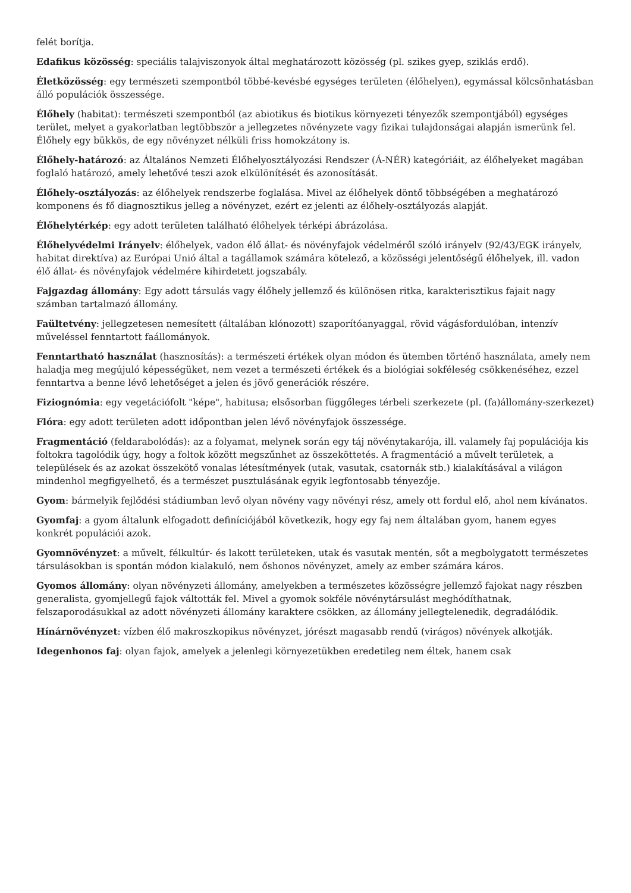felét borítja.
Edafikus közösség: speciális talajviszonyok által meghatározott közösség (pl. szikes gyep, sziklás erdő).
Életközösség: egy természeti szempontból többé-kevésbé egységes területen (élőhelyen), egymással kölcsönhatásban álló populációk összessége.
Élőhely (habitat): természeti szempontból (az abiotikus és biotikus környezeti tényezők szempontjából) egységes terület, melyet a gyakorlatban legtöbbször a jellegzetes növényzete vagy fizikai tulajdonságai alapján ismerünk fel. Élőhely egy bükkös, de egy növényzet nélküli friss homokzátony is.
Élőhely-határozó: az Általános Nemzeti Élőhelyosztályozási Rendszer (Á-NÉR) kategóriáit, az élőhelyeket magában foglaló határozó, amely lehetővé teszi azok elkülönítését és azonosítását.
Élőhely-osztályozás: az élőhelyek rendszerbe foglalása. Mivel az élőhelyek döntő többségében a meghatározó komponens és fő diagnosztikus jelleg a növényzet, ezért ez jelenti az élőhely-osztályozás alapját.
Élőhelytérkép: egy adott területen található élőhelyek térképi ábrázolása.
Élőhelyvédelmi Irányelv: élőhelyek, vadon élő állat- és növényfajok védelméről szóló irányelv (92/43/EGK irányelv, habitat direktíva) az Európai Unió által a tagállamok számára kötelező, a közösségi jelentőségű élőhelyek, ill. vadon élő állat- és növényfajok védelmére kihirdetett jogszabály.
Fajgazdag állomány: Egy adott társulás vagy élőhely jellemző és különösen ritka, karakterisztikus fajait nagy számban tartalmazó állomány.
Faültetvény: jellegzetesen nemesített (általában klónozott) szaporítóanyaggal, rövid vágásfordulóban, intenzív műveléssel fenntartott faállományok.
Fenntartható használat (hasznosítás): a természeti értékek olyan módon és ütemben történő használata, amely nem haladja meg megújuló képességüket, nem vezet a természeti értékek és a biológiai sokféleség csökkenéséhez, ezzel fenntartva a benne lévő lehetőséget a jelen és jövő generációk részére.
Fiziognómia: egy vegetációfolt "képe", habitusa; elsősorban függőleges térbeli szerkezete (pl. (fa)állomány-szerkezet)
Flóra: egy adott területen adott időpontban jelen lévő növényfajok összessége.
Fragmentáció (feldarabolódás): az a folyamat, melynek során egy táj növénytakarója, ill. valamely faj populációja kis foltokra tagolódik úgy, hogy a foltok között megszűnhet az összeköttetés. A fragmentáció a művelt területek, a települések és az azokat összekötő vonalas létesítmények (utak, vasutak, csatornák stb.) kialakításával a világon mindenhol megfigyelhető, és a természet pusztulásának egyik legfontosabb tényezője.
Gyom: bármelyik fejlődési stádiumban levő olyan növény vagy növényi rész, amely ott fordul elő, ahol nem kívánatos.
Gyomfaj: a gyom általunk elfogadott definíciójából következik, hogy egy faj nem általában gyom, hanem egyes konkrét populációi azok.
Gyomnövényzet: a művelt, félkultúr- és lakott területeken, utak és vasutak mentén, sőt a megbolygatott természetes társulásokban is spontán módon kialakuló, nem őshonos növényzet, amely az ember számára káros.
Gyomos állomány: olyan növényzeti állomány, amelyekben a természetes közösségre jellemző fajokat nagy részben generalista, gyomjellegű fajok váltották fel. Mivel a gyomok sokféle növénytársulást meghódíthatnak, felszaporodásukkal az adott növényzeti állomány karaktere csökken, az állomány jellegtelenedik, degradálódik.
Hínárnövényzet: vízben élő makroszkopikus növényzet, jórészt magasabb rendű (virágos) növények alkotják.
Idegenhonos faj: olyan fajok, amelyek a jelenlegi környezetükben eredetileg nem éltek, hanem csak